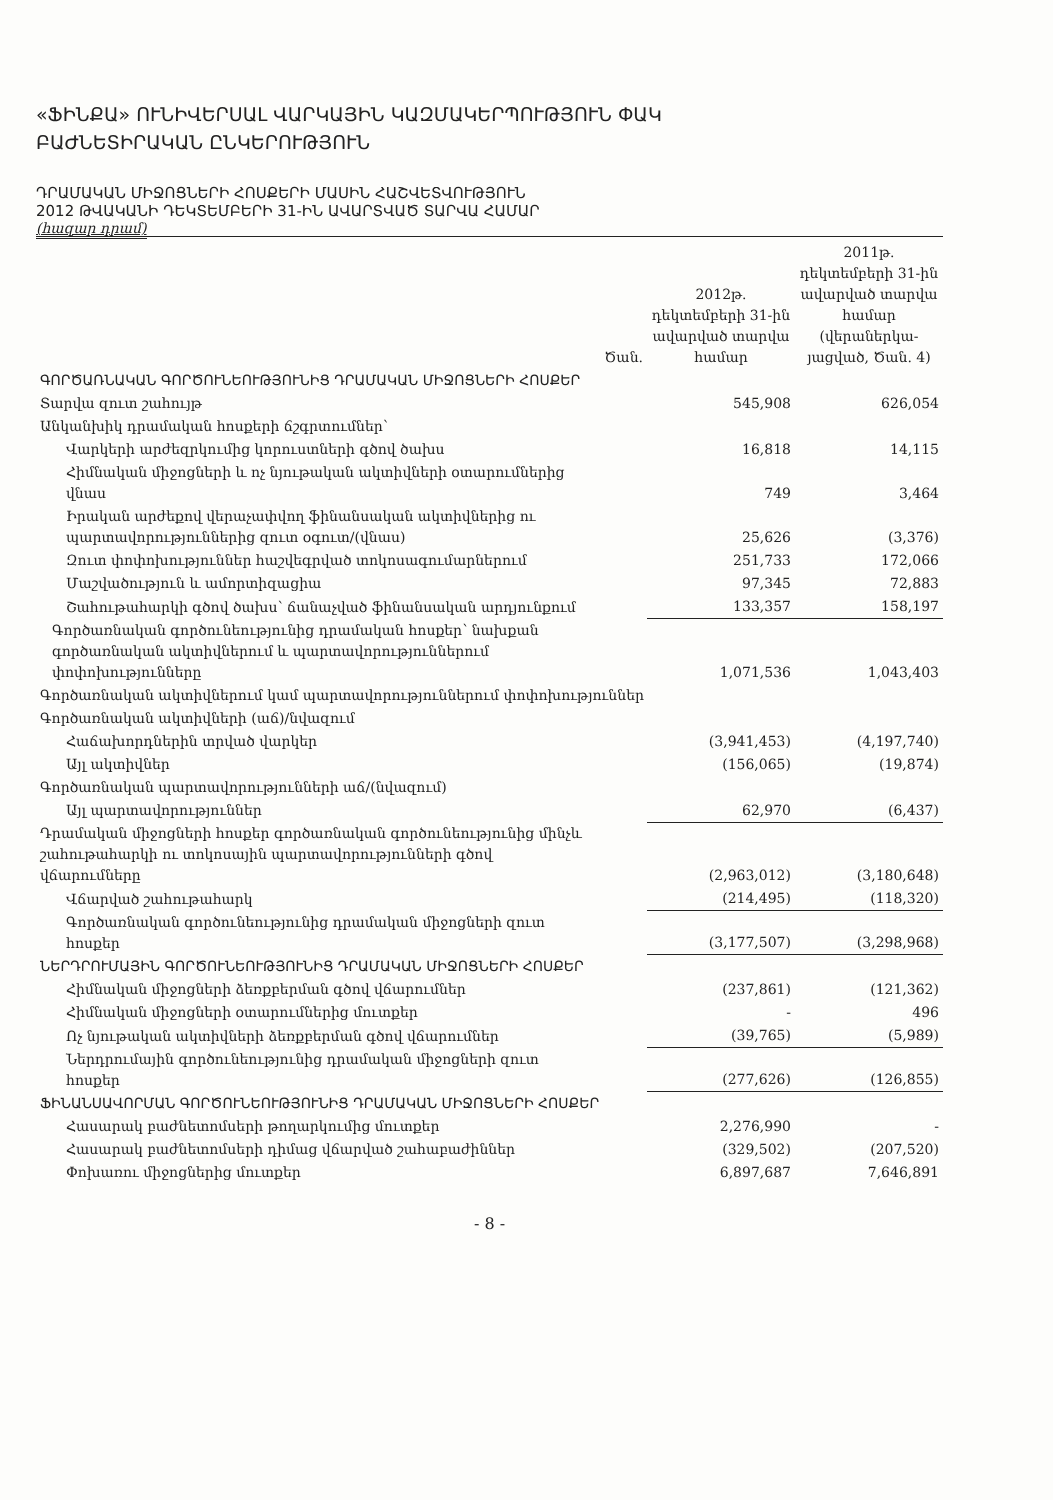«ՖԻՆՔԱ» ՈՒՆԻՎԵՐՍԱԼ ՎԱՐԿԱՅԻՆ ԿԱԶՄԱԿԵՐՊՈՒԹՅՈՒՆ ՓԱԿ
ԲԱԺՆԵՏԻՐԱԿԱՆ ԸՆԿԵՐՈՒԹՅՈՒՆ
ԴՐԱՄԱԿԱՆ ՄԻՋՈՑՆԵՐԻ ՀՈՍՔԵՐԻ ՄԱՍԻՆ ՀԱՇՎԵՏՎՈՒԹՅՈՒՆ
2012 ԹՎԱԿԱՆԻ ԴԵԿՏԵՄԲԵՐԻ 31-ԻՆ ԱՎԱՐՏՎԱԾ ՏԱՐՎԱ ՀԱՄԱՐ
(հազար դրամ)
| | Ծան. | 2012թ. դեկտեմբերի 31-ին ավարված տարվա համար | 2011թ. դեկտեմբերի 31-ին ավարված տարվա համար (վերաներկա-յացված, Ծան. 4) |
| --- | --- | --- | --- |
| ԳՈՐԾԱՌՆԱԿԱՆ ԳՈՐԾՈՒՆԵՈՒԹՅՈՒՆԻՑ ԴՐԱՄԱԿԱՆ ՄԻՋՈՑՆԵՐԻ ՀՈՍՔԵՐ | | | |
| Տարվա զուտ շահույթ | | 545,908 | 626,054 |
| Անկանխիկ դրամական հոսքերի ճշգրտումներ՝ | | | |
| Վարկերի արժեզրկումից կորուստների գծով ծախս | | 16,818 | 14,115 |
| Հիմնական միջոցների և ոչ նյութական ակտիվների օտարումներից վնաս | | 749 | 3,464 |
| Իրական արժեքով վերաչափվող ֆինանսական ակտիվներից ու պարտավորություններից զուտ օգուտ/(վնաս) | | 25,626 | (3,376) |
| Զուտ փոփոխություններ հաշվեգրված տոկոսագումարներում | | 251,733 | 172,066 |
| Մաշվածություն և ամորտիզացիա | | 97,345 | 72,883 |
| Շահութահարկի գծով ծախս՝ ճանաչված ֆինանսական արդյունքում | | 133,357 | 158,197 |
| Գործառնական գործունեությունից դրամական հոսքեր՝ նախքան գործառնական ակտիվներում և պարտավորություններում փոփոխությունները | | 1,071,536 | 1,043,403 |
| Գործառնական ակտիվներում կամ պարտավորություններում փոփոխություններ | | | |
| Գործառնական ակտիվների (աճ)/նվազում | | | |
| Հաճախորդներին տրված վարկեր | | (3,941,453) | (4,197,740) |
| Այլ ակտիվներ | | (156,065) | (19,874) |
| Գործառնական պարտավորությունների աճ/(նվազում) | | | |
| Այլ պարտավորություններ | | 62,970 | (6,437) |
| Դրամական միջոցների հոսքեր գործառնական գործունեությունից մինչև շահութահարկի ու տոկոսային պարտավորությունների գծով վճարումները | | (2,963,012) | (3,180,648) |
| Վճարված շահութահարկ | | (214,495) | (118,320) |
| Գործառնական գործունեությունից դրամական միջոցների զուտ հոսքեր | | (3,177,507) | (3,298,968) |
| ՆԵՐԴՐՈՒՄԱՅԻՆ ԳՈՐԾՈՒՆԵՈՒԹՅՈՒՆԻՑ ԴՐԱՄԱԿԱՆ ՄԻՋՈՑՆԵՐԻ ՀՈՍՔԵՐ | | | |
| Հիմնական միջոցների ձեռքբերման գծով վճարումներ | | (237,861) | (121,362) |
| Հիմնական միջոցների օտարումներից մուտքեր | | - | 496 |
| Ոչ նյութական ակտիվների ձեռքբերման գծով վճարումներ | | (39,765) | (5,989) |
| Ներդրումային գործունեությունից դրամական միջոցների զուտ հոսքեր | | (277,626) | (126,855) |
| ՖԻՆԱՆՍԱՎՈՐՄԱՆ ԳՈՐԾՈՒՆԵՈՒԹՅՈՒՆԻՑ ԴՐԱՄԱԿԱՆ ՄԻՋՈՑՆԵՐԻ ՀՈՍՔԵՐ | | | |
| Հասարակ բաժնետոմսերի թողարկումից մուտքեր | | 2,276,990 | - |
| Հասարակ բաժնետոմսերի դիմաց վճարված շահաբաժիններ | | (329,502) | (207,520) |
| Փոխառու միջոցներից մուտքեր | | 6,897,687 | 7,646,891 |
- 8 -